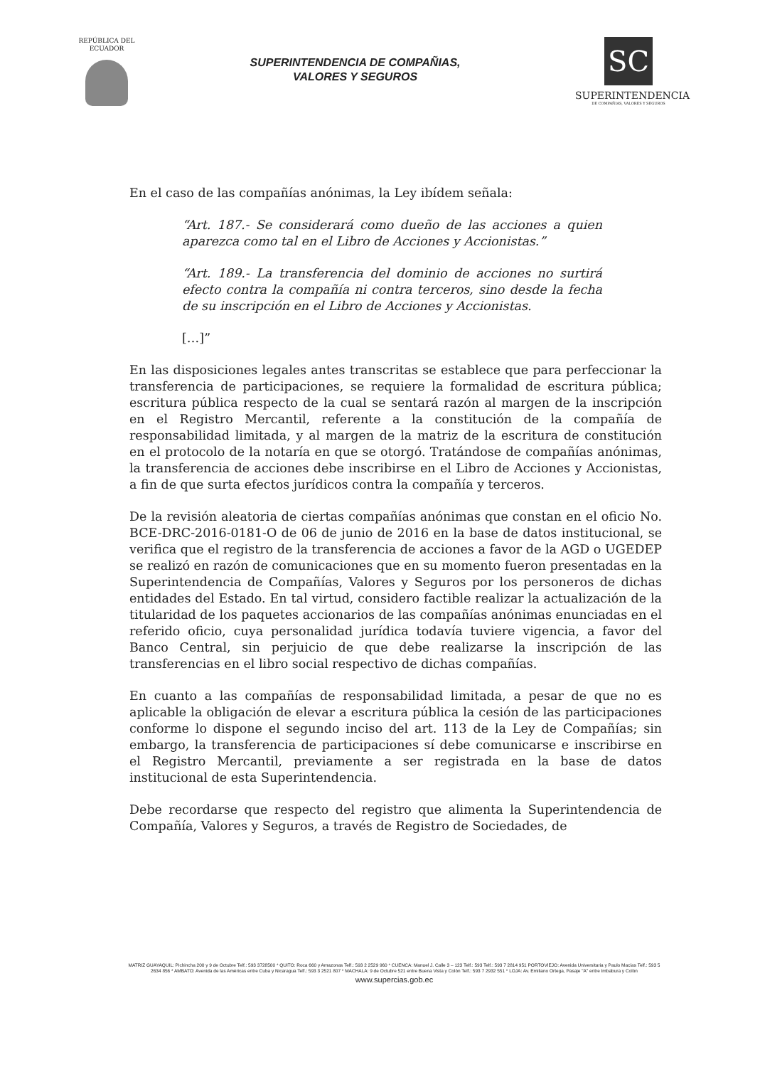REPÚBLICA DEL
ECUADOR
SUPERINTENDENCIA DE COMPAÑIAS,
VALORES Y SEGUROS
SC
SUPERINTENDENCIA
DE COMPAÑIAS, VALORES Y SEGUROS
En el caso de las compañías anónimas, la Ley ibídem señala:
“Art. 187.- Se considerará como dueño de las acciones a quien aparezca como tal en el Libro de Acciones y Accionistas.”
“Art. 189.- La transferencia del dominio de acciones no surtirá efecto contra la compañía ni contra terceros, sino desde la fecha de su inscripción en el Libro de Acciones y Accionistas.
[…]”
En las disposiciones legales antes transcritas se establece que para perfeccionar la transferencia de participaciones, se requiere la formalidad de escritura pública; escritura pública respecto de la cual se sentará razón al margen de la inscripción en el Registro Mercantil, referente a la constitución de la compañía de responsabilidad limitada, y al margen de la matriz de la escritura de constitución en el protocolo de la notaría en que se otorgó. Tratándose de compañías anónimas, la transferencia de acciones debe inscribirse en el Libro de Acciones y Accionistas, a fin de que surta efectos jurídicos contra la compañía y terceros.
De la revisión aleatoria de ciertas compañías anónimas que constan en el oficio No. BCE-DRC-2016-0181-O de 06 de junio de 2016 en la base de datos institucional, se verifica que el registro de la transferencia de acciones a favor de la AGD o UGEDEP se realizó en razón de comunicaciones que en su momento fueron presentadas en la Superintendencia de Compañías, Valores y Seguros por los personeros de dichas entidades del Estado. En tal virtud, considero factible realizar la actualización de la titularidad de los paquetes accionarios de las compañías anónimas enunciadas en el referido oficio, cuya personalidad jurídica todavía tuviere vigencia, a favor del Banco Central, sin perjuicio de que debe realizarse la inscripción de las transferencias en el libro social respectivo de dichas compañías.
En cuanto a las compañías de responsabilidad limitada, a pesar de que no es aplicable la obligación de elevar a escritura pública la cesión de las participaciones conforme lo dispone el segundo inciso del art. 113 de la Ley de Compañías; sin embargo, la transferencia de participaciones sí debe comunicarse e inscribirse en el Registro Mercantil, previamente a ser registrada en la base de datos institucional de esta Superintendencia.
Debe recordarse que respecto del registro que alimenta la Superintendencia de Compañía, Valores y Seguros, a través de Registro de Sociedades, de
MATRIZ GUAYAQUIL: Pichincha 200 y 9 de Octubre Telf.: 593 3728500 * QUITO: Roca 660 y Amazonas Telf.: 593 2 2529 960 * CUENCA: Manuel J. Calle 3 – 123 Telf.: 593 Telf.: 593 7 2814 951 PORTOVIEJO: Avenida Universitaria y Paulo Macías Telf.: 593 5 2634 856 * AMBATO: Avenida de las Américas entre Cuba y Nicaragua Telf.: 593 3 2521 807 * MACHALA: 9 de Octubre 521 entre Buena Vista y Colón Telf.: 593 7 2932 551 * LOJA: Av. Emiliano Ortega, Pasaje "A" entre Imbabura y Colón
www.supercias.gob.ec